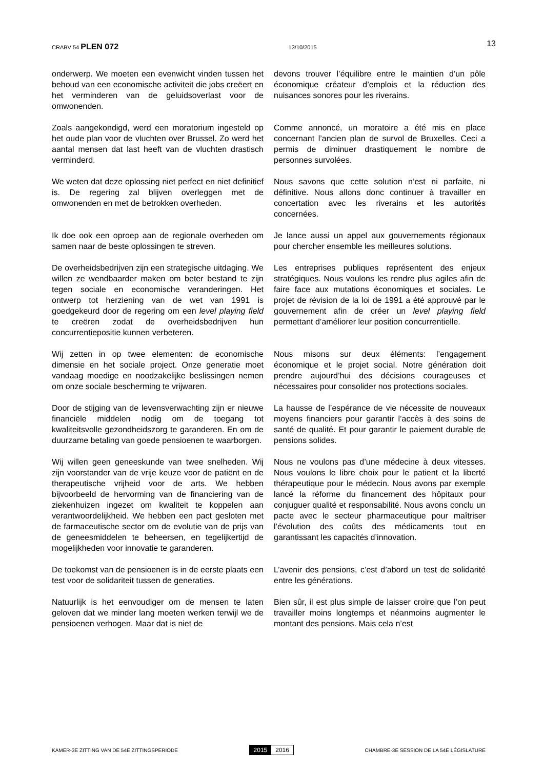CRABV 54 PLEN 072 13/10/2015 13
onderwerp. We moeten een evenwicht vinden tussen het behoud van een economische activiteit die jobs creëert en het verminderen van de geluidsoverlast voor de omwonenden.
devons trouver l’équilibre entre le maintien d’un pôle économique créateur d’emplois et la réduction des nuisances sonores pour les riverains.
Zoals aangekondigd, werd een moratorium ingesteld op het oude plan voor de vluchten over Brussel. Zo werd het aantal mensen dat last heeft van de vluchten drastisch verminderd.
Comme annoncé, un moratoire a été mis en place concernant l’ancien plan de survol de Bruxelles. Ceci a permis de diminuer drastiquement le nombre de personnes survolées.
We weten dat deze oplossing niet perfect en niet definitief is. De regering zal blijven overleggen met de omwonenden en met de betrokken overheden.
Nous savons que cette solution n’est ni parfaite, ni définitive. Nous allons donc continuer à travailler en concertation avec les riverains et les autorités concernées.
Ik doe ook een oproep aan de regionale overheden om samen naar de beste oplossingen te streven.
Je lance aussi un appel aux gouvernements régionaux pour chercher ensemble les meilleures solutions.
De overheidsbedrijven zijn een strategische uitdaging. We willen ze wendbaarder maken om beter bestand te zijn tegen sociale en economische veranderingen. Het ontwerp tot herziening van de wet van 1991 is goedgekeurd door de regering om een level playing field te creëren zodat de overheidsbedrijven hun concurrentiepositie kunnen verbeteren.
Les entreprises publiques représentent des enjeux stratégiques. Nous voulons les rendre plus agiles afin de faire face aux mutations économiques et sociales. Le projet de révision de la loi de 1991 a été approuvé par le gouvernement afin de créer un level playing field permettant d’améliorer leur position concurrentielle.
Wij zetten in op twee elementen: de economische dimensie en het sociale project. Onze generatie moet vandaag moedige en noodzakelijke beslissingen nemen om onze sociale bescherming te vrijwaren.
Nous misons sur deux éléments: l’engagement économique et le projet social. Notre génération doit prendre aujourd’hui des décisions courageuses et nécessaires pour consolider nos protections sociales.
Door de stijging van de levensverwachting zijn er nieuwe financiële middelen nodig om de toegang tot kwaliteitsvolle gezondheidszorg te garanderen. En om de duurzame betaling van goede pensioenen te waarborgen.
La hausse de l’espérance de vie nécessite de nouveaux moyens financiers pour garantir l’accès à des soins de santé de qualité. Et pour garantir le paiement durable de pensions solides.
Wij willen geen geneeskunde van twee snelheden. Wij zijn voorstander van de vrije keuze voor de patiënt en de therapeutische vrijheid voor de arts. We hebben bijvoorbeeld de hervorming van de financiering van de ziekenhuizen ingezet om kwaliteit te koppelen aan verantwoordelijkheid. We hebben een pact gesloten met de farmaceutische sector om de evolutie van de prijs van de geneesmiddelen te beheersen, en tegelijkertijd de mogelijkheden voor innovatie te garanderen.
Nous ne voulons pas d’une médecine à deux vitesses. Nous voulons le libre choix pour le patient et la liberté thérapeutique pour le médecin. Nous avons par exemple lancé la réforme du financement des hôpitaux pour conjuguer qualité et responsabilité. Nous avons conclu un pacte avec le secteur pharmaceutique pour maîtriser l’évolution des coûts des médicaments tout en garantissant les capacités d’innovation.
De toekomst van de pensioenen is in de eerste plaats een test voor de solidariteit tussen de generaties.
L’avenir des pensions, c’est d’abord un test de solidarité entre les générations.
Natuurlijk is het eenvoudiger om de mensen te laten geloven dat we minder lang moeten werken terwijl we de pensioenen verhogen. Maar dat is niet de
Bien sûr, il est plus simple de laisser croire que l’on peut travailler moins longtemps et néanmoins augmenter le montant des pensions. Mais cela n’est
KAMER-3E ZITTING VAN DE 54E ZITTINGSPERIODE 2015 2016 CHAMBRE-3E SESSION DE LA 54E LÉGISLATURE